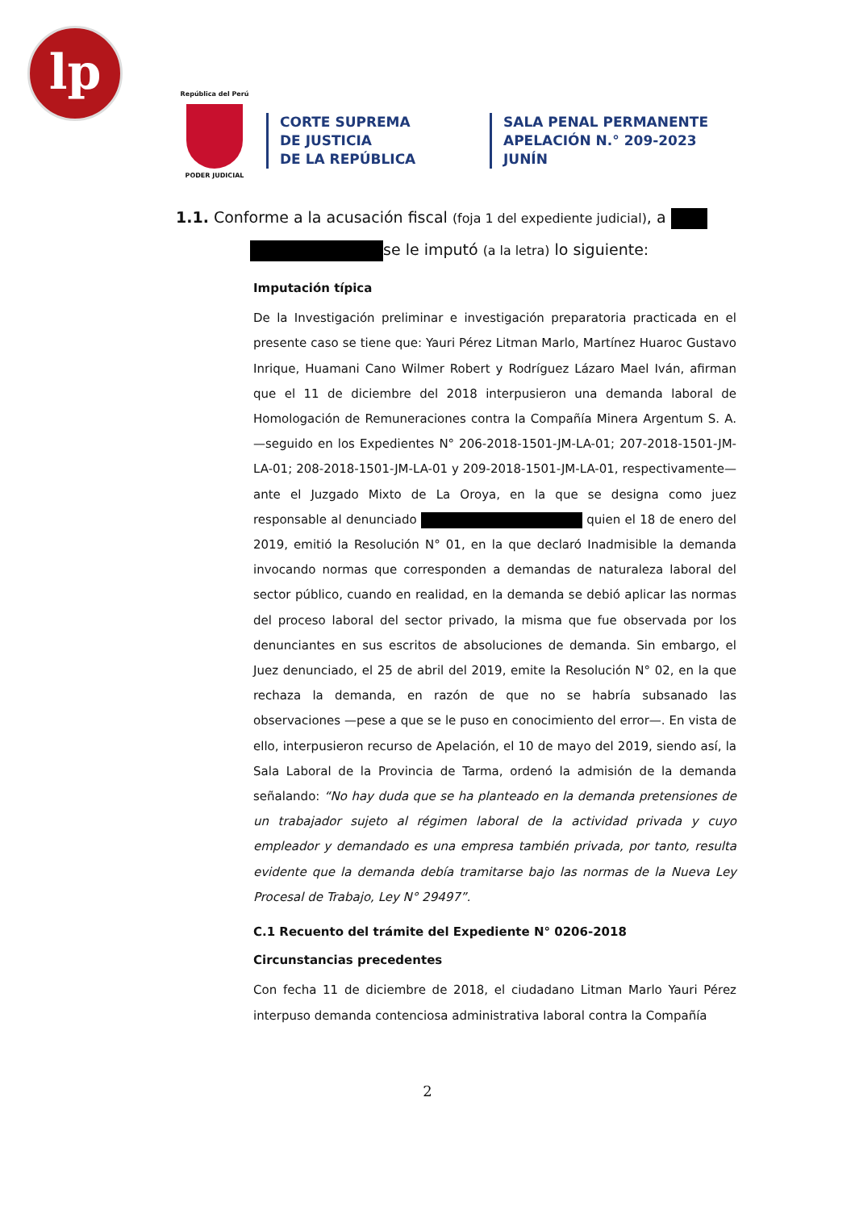lp
República del Perú
PODER JUDICIAL
CORTE SUPREMA
DE JUSTICIA
DE LA REPÚBLICA
SALA PENAL PERMANENTE
APELACIÓN N.° 209-2023
JUNÍN
1.1. Conforme a la acusación fiscal (foja 1 del expediente judicial), a
se le imputó (a la letra) lo siguiente:
Imputación típica
De la Investigación preliminar e investigación preparatoria practicada en el presente caso se tiene que: Yauri Pérez Litman Marlo, Martínez Huaroc Gustavo Inrique, Huamani Cano Wilmer Robert y Rodríguez Lázaro Mael Iván, afirman que el 11 de diciembre del 2018 interpusieron una demanda laboral de Homologación de Remuneraciones contra la Compañía Minera Argentum S. A. —seguido en los Expedientes N° 206-2018-1501-JM-LA-01; 207-2018-1501-JM-LA-01; 208-2018-1501-JM-LA-01 y 209-2018-1501-JM-LA-01, respectivamente— ante el Juzgado Mixto de La Oroya, en la que se designa como juez responsable al denunciado quien el 18 de enero del 2019, emitió la Resolución N° 01, en la que declaró Inadmisible la demanda invocando normas que corresponden a demandas de naturaleza laboral del sector público, cuando en realidad, en la demanda se debió aplicar las normas del proceso laboral del sector privado, la misma que fue observada por los denunciantes en sus escritos de absoluciones de demanda. Sin embargo, el Juez denunciado, el 25 de abril del 2019, emite la Resolución N° 02, en la que rechaza la demanda, en razón de que no se habría subsanado las observaciones —pese a que se le puso en conocimiento del error—. En vista de ello, interpusieron recurso de Apelación, el 10 de mayo del 2019, siendo así, la Sala Laboral de la Provincia de Tarma, ordenó la admisión de la demanda señalando: “No hay duda que se ha planteado en la demanda pretensiones de un trabajador sujeto al régimen laboral de la actividad privada y cuyo empleador y demandado es una empresa también privada, por tanto, resulta evidente que la demanda debía tramitarse bajo las normas de la Nueva Ley Procesal de Trabajo, Ley N° 29497”.
C.1 Recuento del trámite del Expediente N° 0206-2018
Circunstancias precedentes
Con fecha 11 de diciembre de 2018, el ciudadano Litman Marlo Yauri Pérez interpuso demanda contenciosa administrativa laboral contra la Compañía
2